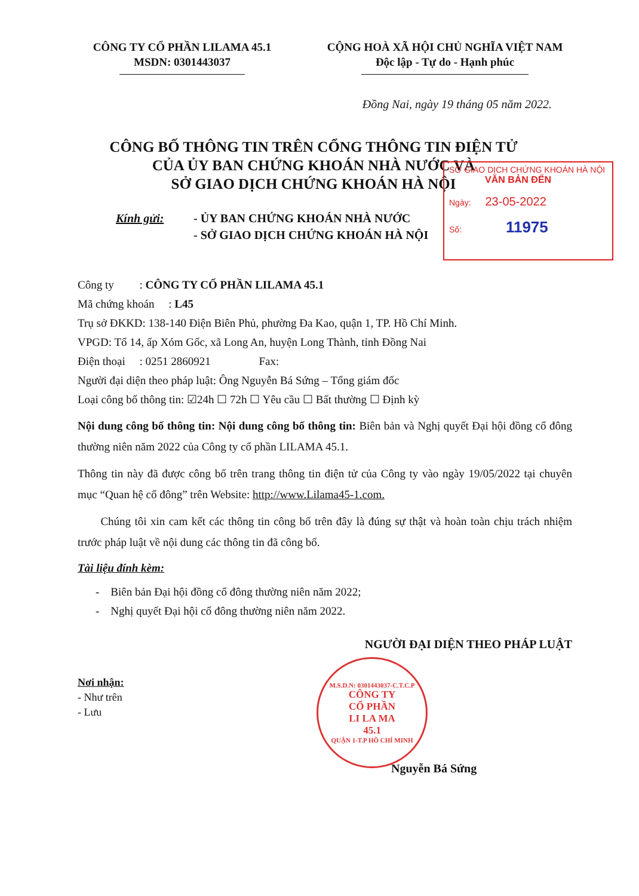CÔNG TY CỔ PHẦN LILAMA 45.1
MSDN: 0301443037
CỘNG HOÀ XÃ HỘI CHỦ NGHĨA VIỆT NAM
Độc lập - Tự do - Hạnh phúc
Đồng Nai, ngày 19 tháng 05 năm 2022.
CÔNG BỐ THÔNG TIN TRÊN CỔNG THÔNG TIN ĐIỆN TỬ
CỦA ỦY BAN CHỨNG KHOÁN NHÀ NƯỚC VÀ
SỞ GIAO DỊCH CHỨNG KHOÁN HÀ NỘI
Kính gửi: - ỦY BAN CHỨNG KHOÁN NHÀ NƯỚC
- SỞ GIAO DỊCH CHỨNG KHOÁN HÀ NỘI
SỞ GIAO DỊCH CHỨNG KHOÁN HÀ NỘI
VĂN BẢN ĐẾN
Ngày: 23-05-2022
Số: 11975
Công ty : CÔNG TY CỔ PHẦN LILAMA 45.1
Mã chứng khoán : L45
Trụ sở ĐKKD: 138-140 Điện Biên Phủ, phường Đa Kao, quận 1, TP. Hồ Chí Minh.
VPGD: Tổ 14, ấp Xóm Gốc, xã Long An, huyện Long Thành, tỉnh Đồng Nai
Điện thoại : 0251 2860921 Fax:
Người đại diện theo pháp luật: Ông Nguyễn Bá Sứng – Tổng giám đốc
Loại công bố thông tin: ☑24h ☐ 72h ☐ Yêu cầu ☐ Bất thường ☐ Định kỳ
Nội dung công bố thông tin: Nội dung công bố thông tin: Biên bản và Nghị quyết Đại hội đồng cổ đông thường niên năm 2022 của Công ty cổ phần LILAMA 45.1.
Thông tin này đã được công bố trên trang thông tin điện tử của Công ty vào ngày 19/05/2022 tại chuyên mục “Quan hệ cổ đông” trên Website: http://www.Lilama45-1.com.
Chúng tôi xin cam kết các thông tin công bố trên đây là đúng sự thật và hoàn toàn chịu trách nhiệm trước pháp luật về nội dung các thông tin đã công bố.
Tài liệu đính kèm:
- Biên bản Đại hội đồng cổ đông thường niên năm 2022;
- Nghị quyết Đại hội cổ đông thường niên năm 2022.
NGƯỜI ĐẠI DIỆN THEO PHÁP LUẬT
Nơi nhận:
- Như trên
- Lưu
M.S.D.N: 0301443037-C.T.C.P
CÔNG TY
CỔ PHẦN
LI LA MA
45.1
QUẬN 1-T.P HỒ CHÍ MINH
Nguyễn Bá Sứng